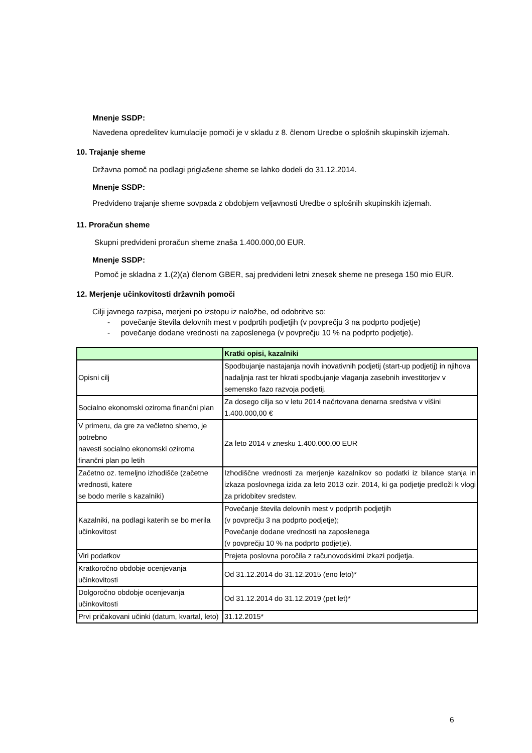Mnenje SSDP:
Navedena opredelitev kumulacije pomoči je v skladu z 8. členom Uredbe o splošnih skupinskih izjemah.
10. Trajanje sheme
Državna pomoč na podlagi priglašene sheme se lahko dodeli do 31.12.2014.
Mnenje SSDP:
Predvideno trajanje sheme sovpada z obdobjem veljavnosti Uredbe o splošnih skupinskih izjemah.
11. Proračun sheme
Skupni predvideni proračun sheme znaša 1.400.000,00 EUR.
Mnenje SSDP:
Pomoč je skladna z 1.(2)(a) členom GBER, saj predvideni letni znesek sheme ne presega 150 mio EUR.
12. Merjenje učinkovitosti državnih pomoči
Cilji javnega razpisa, merjeni po izstopu iz naložbe, od odobritve so:
- povečanje števila delovnih mest v podprtih podjetjih (v povprečju 3 na podprto podjetje)
- povečanje dodane vrednosti na zaposlenega (v povprečju 10 % na podprto podjetje).
| | Kratki opisi, kazalniki |
| Opisni cilj | Spodbujanje nastajanja novih inovativnih podjetij (start-up podjetij) in njihova nadaljnja rast ter hkrati spodbujanje vlaganja zasebnih investitorjev v semensko fazo razvoja podjetij. |
| Socialno ekonomski oziroma finančni plan | Za dosego cilja so v letu 2014 načrtovana denarna sredstva v višini 1.400.000,00 € |
| V primeru, da gre za večletno shemo, je potrebno navesti socialno ekonomski oziroma finančni plan po letih | Za leto 2014 v znesku 1.400.000,00 EUR |
| Začetno oz. temeljno izhodišče (začetne vrednosti, katere se bodo merile s kazalniki) | Izhodiščne vrednosti za merjenje kazalnikov so podatki iz bilance stanja in izkaza poslovnega izida za leto 2013 ozir. 2014, ki ga podjetje predloži k vlogi za pridobitev sredstev. |
| Kazalniki, na podlagi katerih se bo merila učinkovitost | Povečanje števila delovnih mest v podprtih podjetjih (v povprečju 3 na podprto podjetje); Povečanje dodane vrednosti na zaposlenega (v povprečju 10 % na podprto podjetje). |
| Viri podatkov | Prejeta poslovna poročila z računovodskimi izkazi podjetja. |
| Kratkoročno obdobje ocenjevanja učinkovitosti | Od 31.12.2014 do 31.12.2015 (eno leto)* |
| Dolgoročno obdobje ocenjevanja učinkovitosti | Od 31.12.2014 do 31.12.2019 (pet let)* |
| Prvi pričakovani učinki (datum, kvartal, leto) | 31.12.2015* |
6